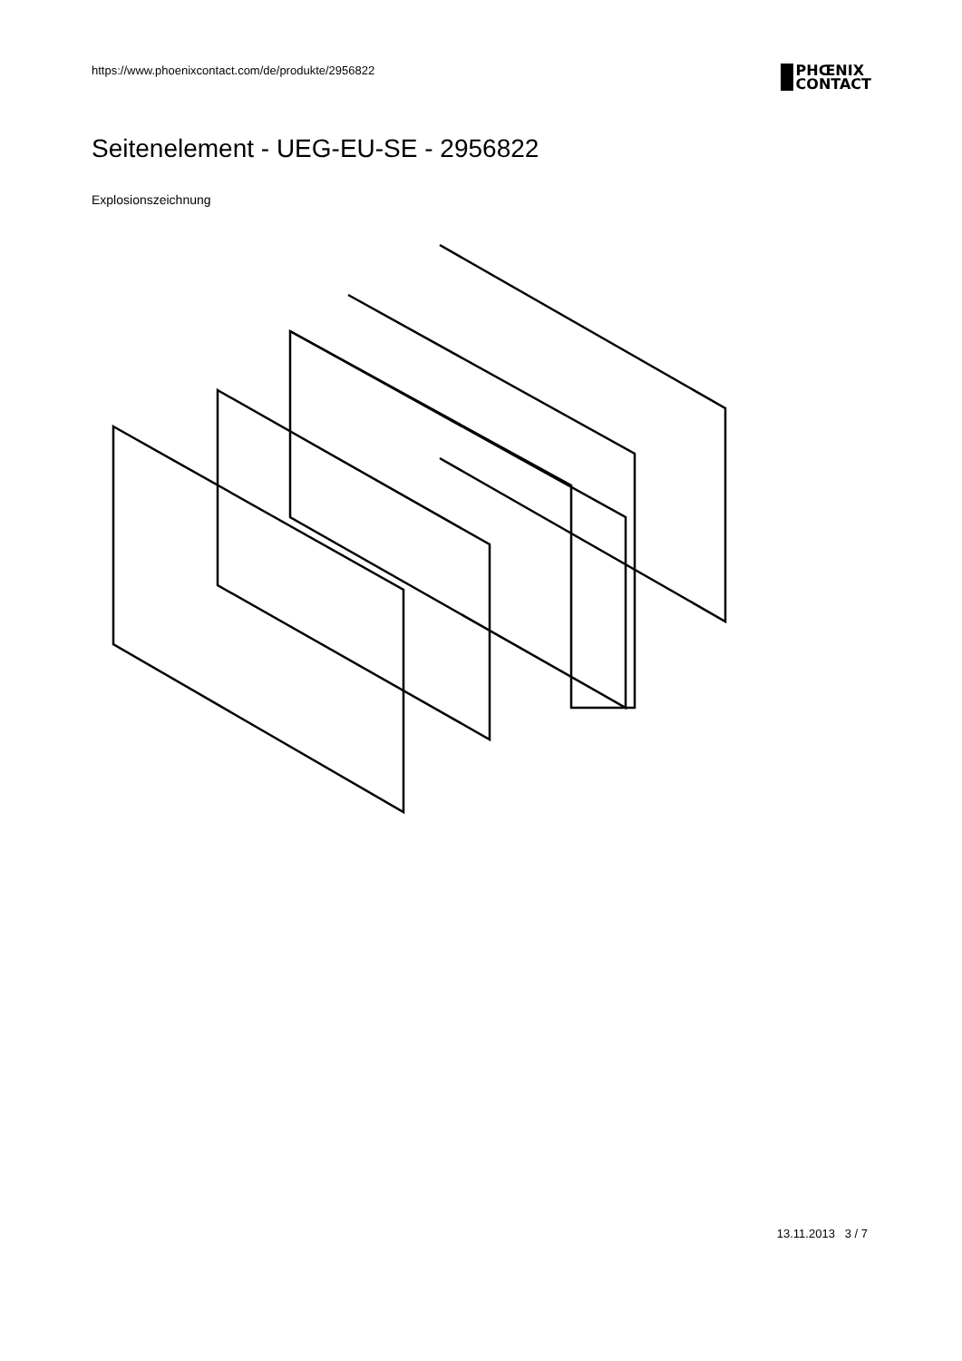https://www.phoenixcontact.com/de/produkte/2956822
PHŒNIX
CONTACT
Seitenelement - UEG-EU-SE - 2956822
Explosionszeichnung
13.11.2013 3 / 7